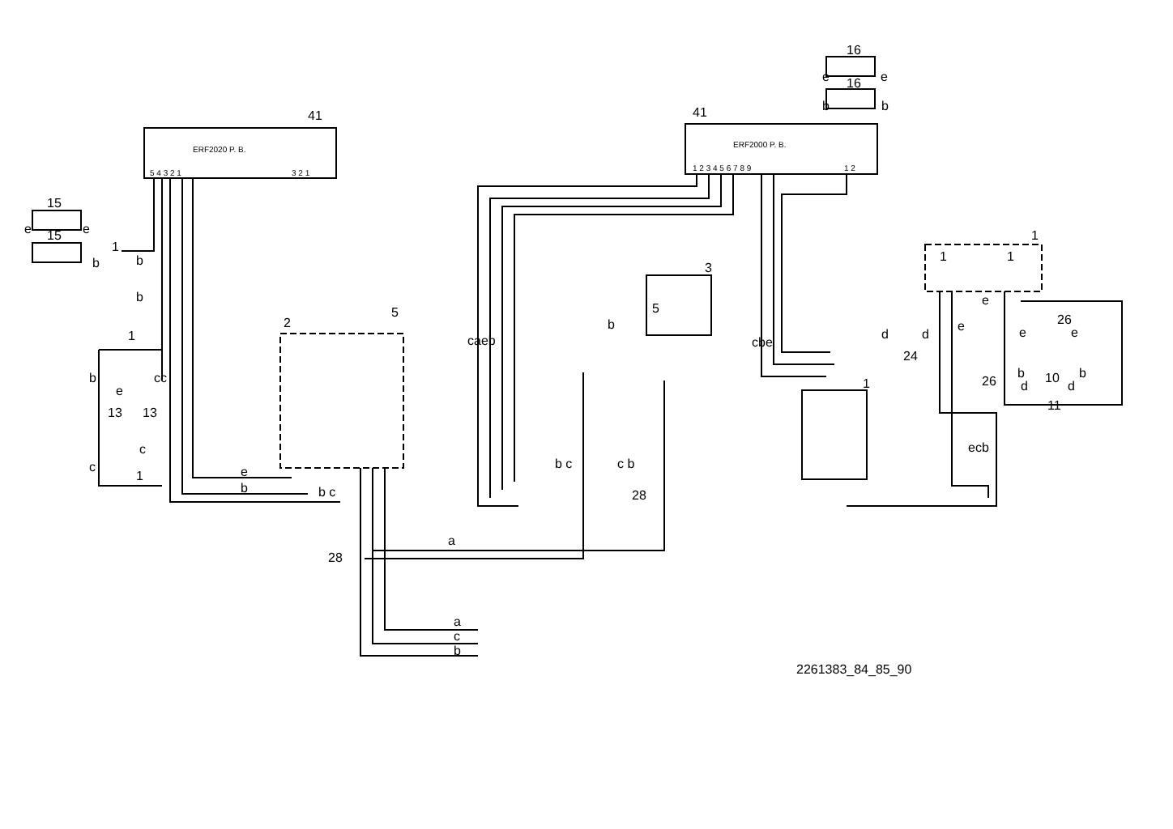41
ERF2020 P. B.
5 4 3 2 1
3 2 1
41
ERF2000 P. B.
1 2 3 4 5 6 7 8 9
1 2
16
16
e
e
b
b
15
15
e
e
1
b
b
b
1
b
e
13
13
c
cc
c
1
2
5
e
b
b c
28
a
a
c
b
caeb
3
5
b
b c
c b
28
cbe
1
1
1
1
d
d
24
e
26
e
26
e
e
b
10
b
d
d
11
ecb
2261383_84_85_90